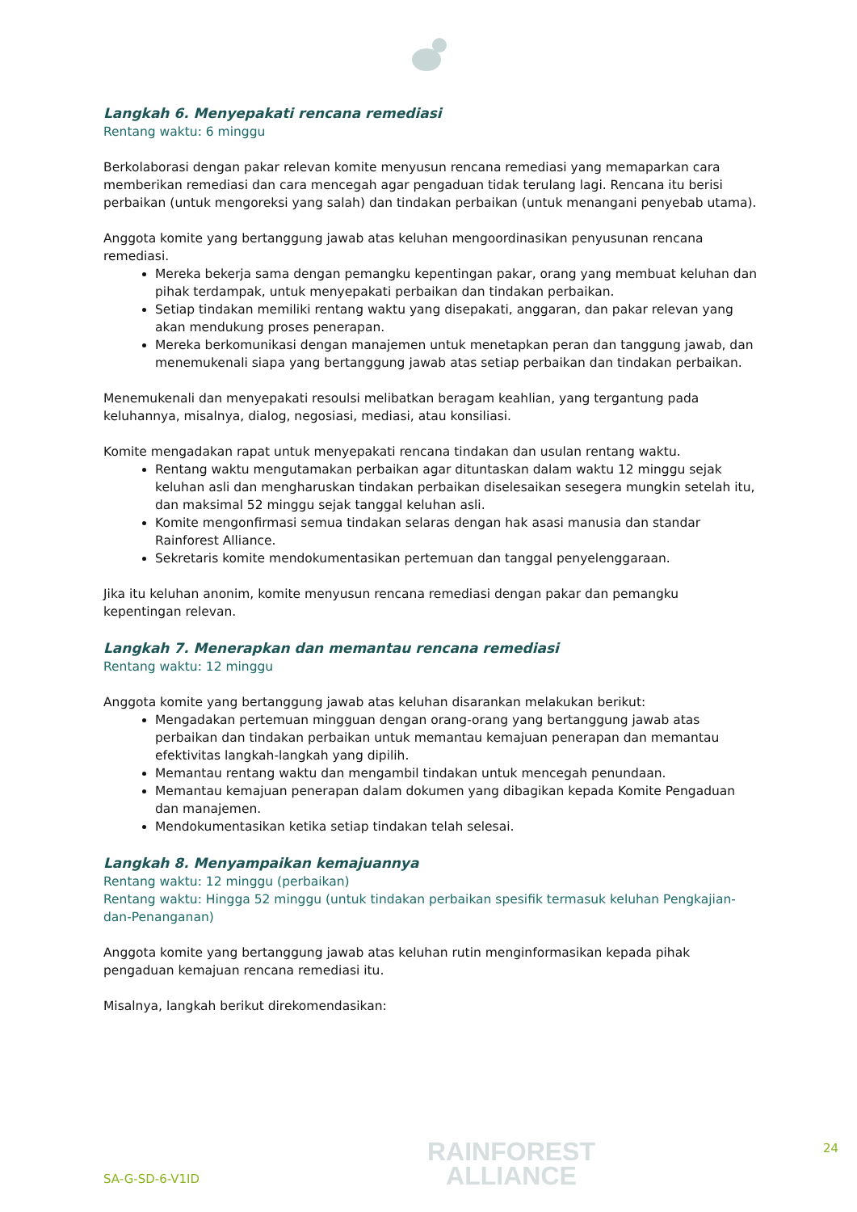Langkah 6. Menyepakati rencana remediasi
Rentang waktu: 6 minggu
Berkolaborasi dengan pakar relevan komite menyusun rencana remediasi yang memaparkan cara memberikan remediasi dan cara mencegah agar pengaduan tidak terulang lagi. Rencana itu berisi perbaikan (untuk mengoreksi yang salah) dan tindakan perbaikan (untuk menangani penyebab utama).
Anggota komite yang bertanggung jawab atas keluhan mengoordinasikan penyusunan rencana remediasi.
Mereka bekerja sama dengan pemangku kepentingan pakar, orang yang membuat keluhan dan pihak terdampak, untuk menyepakati perbaikan dan tindakan perbaikan.
Setiap tindakan memiliki rentang waktu yang disepakati, anggaran, dan pakar relevan yang akan mendukung proses penerapan.
Mereka berkomunikasi dengan manajemen untuk menetapkan peran dan tanggung jawab, dan menemukenali siapa yang bertanggung jawab atas setiap perbaikan dan tindakan perbaikan.
Menemukenali dan menyepakati resoulsi melibatkan beragam keahlian, yang tergantung pada keluhannya, misalnya, dialog, negosiasi, mediasi, atau konsiliasi.
Komite mengadakan rapat untuk menyepakati rencana tindakan dan usulan rentang waktu.
Rentang waktu mengutamakan perbaikan agar dituntaskan dalam waktu 12 minggu sejak keluhan asli dan mengharuskan tindakan perbaikan diselesaikan sesegera mungkin setelah itu, dan maksimal 52 minggu sejak tanggal keluhan asli.
Komite mengonfirmasi semua tindakan selaras dengan hak asasi manusia dan standar Rainforest Alliance.
Sekretaris komite mendokumentasikan pertemuan dan tanggal penyelenggaraan.
Jika itu keluhan anonim, komite menyusun rencana remediasi dengan pakar dan pemangku kepentingan relevan.
Langkah 7. Menerapkan dan memantau rencana remediasi
Rentang waktu: 12 minggu
Anggota komite yang bertanggung jawab atas keluhan disarankan melakukan berikut:
Mengadakan pertemuan mingguan dengan orang-orang yang bertanggung jawab atas perbaikan dan tindakan perbaikan untuk memantau kemajuan penerapan dan memantau efektivitas langkah-langkah yang dipilih.
Memantau rentang waktu dan mengambil tindakan untuk mencegah penundaan.
Memantau kemajuan penerapan dalam dokumen yang dibagikan kepada Komite Pengaduan dan manajemen.
Mendokumentasikan ketika setiap tindakan telah selesai.
Langkah 8. Menyampaikan kemajuannya
Rentang waktu: 12 minggu (perbaikan)
Rentang waktu: Hingga 52 minggu (untuk tindakan perbaikan spesifik termasuk keluhan Pengkajian-dan-Penanganan)
Anggota komite yang bertanggung jawab atas keluhan rutin menginformasikan kepada pihak pengaduan kemajuan rencana remediasi itu.
Misalnya, langkah berikut direkomendasikan:
SA-G-SD-6-V1ID
RAINFOREST
ALLIANCE
24